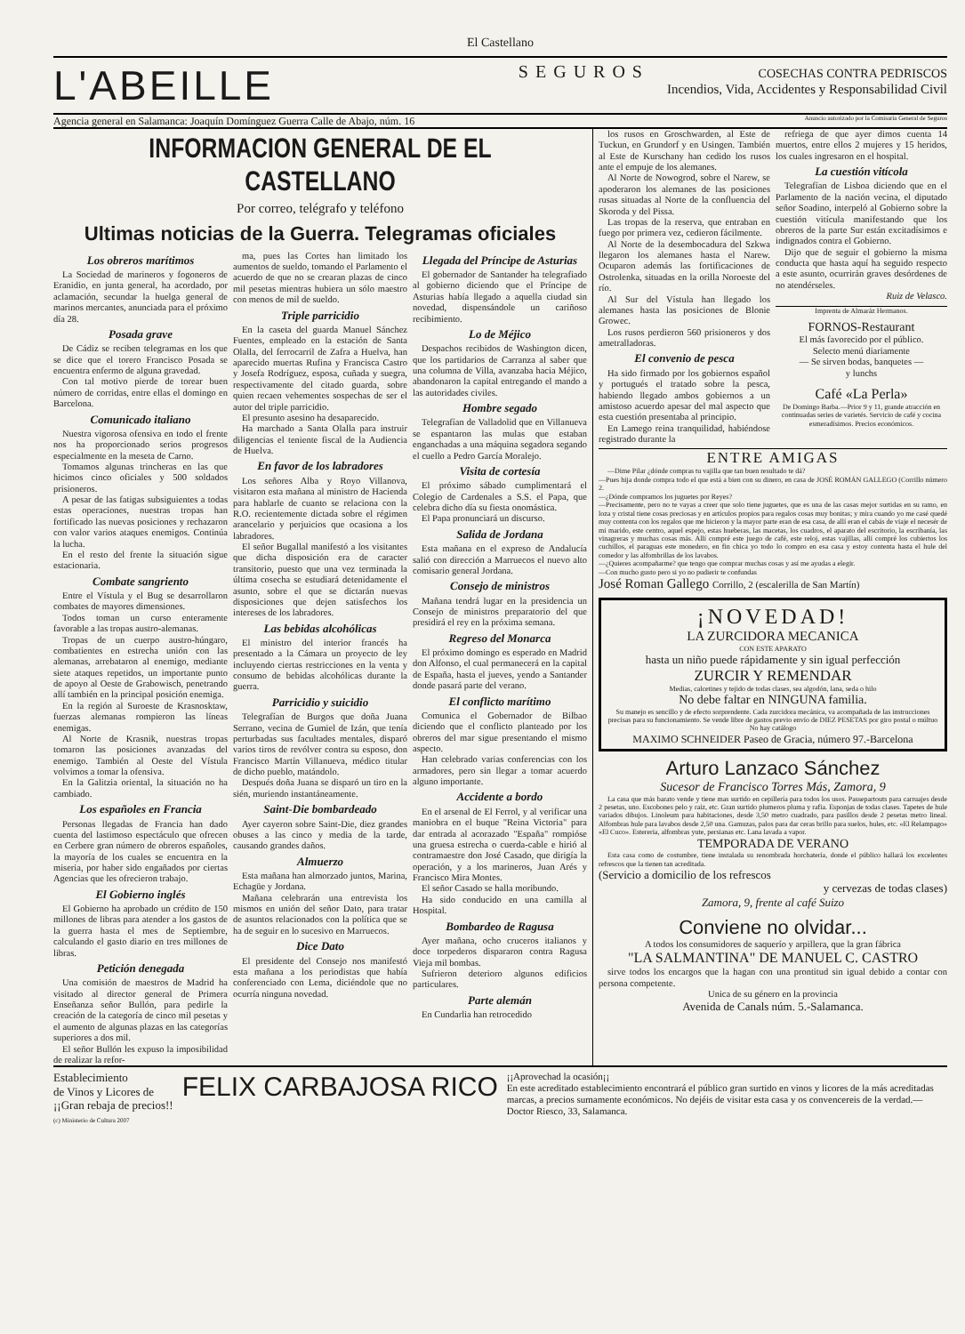El Castellano
L'ABEILLE
SEGUROS
COSECHAS CONTRA PEDRISCOS
Incendios, Vida, Accidentes y Responsabilidad Civil
Agencia general en Salamanca: Joaquín Domínguez Guerra Calle de Abajo, núm. 16 Anuncio autorizado por la Comisaría General de Seguros
INFORMACION GENERAL DE EL CASTELLANO
Por correo, telégrafo y teléfono
Ultimas noticias de la Guerra. Telegramas oficiales
Los obreros marítimos
La Sociedad de marineros y fogoneros de Eranidio, en junta general, ha acordado, por aclamación, secundar la huelga general de marinos mercantes, anunciada para el próximo día 28.
Posada grave
De Cádiz se reciben telegramas en los que se dice que el torero Francisco Posada se encuentra enfermo de alguna gravedad.
Con tal motivo pierde de torear buen número de corridas, entre ellas el domingo en Barcelona.
Comunicado italiano
Nuestra vigorosa ofensiva en todo el frente nos ha proporcionado serios progresos especialmente en la meseta de Carno.
Tomamos algunas trincheras en las que hicimos cinco oficiales y 500 soldados prisioneros.
A pesar de las fatigas subsiguientes a todas estas operaciones, nuestras tropas han fortificado las nuevas posiciones y rechazaron con valor varios ataques enemigos. Continúa la lucha.
En el resto del frente la situación sigue estacionaria.
Combate sangriento
Entre el Vístula y el Bug se desarrollaron combates de mayores dimensiones.
Todos toman un curso enteramente favorable a las tropas austro-alemanas.
Tropas de un cuerpo austro-húngaro, combatientes en estrecha unión con las alemanas, arrebataron al enemigo, mediante siete ataques repetidos, un importante punto de apoyo al Oeste de Grabowisch, penetrando allí también en la principal posición enemiga.
En la región al Suroeste de Krasnosktaw, fuerzas alemanas rompieron las líneas enemigas.
Al Norte de Krasnik, nuestras tropas tomaron las posiciones avanzadas del enemigo. También al Oeste del Vístula volvimos a tomar la ofensiva.
En la Galitzia oriental, la situación no ha cambiado.
Los españoles en Francia
Personas llegadas de Francia han dado cuenta del lastimoso espectáculo que ofrecen en Cerbere gran número de obreros españoles, la mayoría de los cuales se encuentra en la miseria, por haber sido engañados por ciertas Agencias que les ofrecieron trabajo.
El Gobierno inglés
El Gobierno ha aprobado un crédito de 150 millones de libras para atender a los gastos de la guerra hasta el mes de Septiembre, calculando el gasto diario en tres millones de libras.
Petición denegada
Una comisión de maestros de Madrid ha visitado al director general de Primera Enseñanza señor Bullón, para pedirle la creación de la categoría de cinco mil pesetas y el aumento de algunas plazas en las categorías superiores a dos mil.
El señor Bullón les expuso la imposibilidad de realizar la refor-
ma, pues las Cortes han limitado los aumentos de sueldo, tomando el Parlamento el acuerdo de que no se crearan plazas de cinco mil pesetas mientras hubiera un sólo maestro con menos de mil de sueldo.
Triple parricidio
En la caseta del guarda Manuel Sánchez Fuentes, empleado en la estación de Santa Olalla, del ferrocarril de Zafra a Huelva, han aparecido muertas Rufina y Francisca Castro y Josefa Rodríguez, esposa, cuñada y suegra, respectivamente del citado guarda, sobre quien recaen vehementes sospechas de ser el autor del triple parricidio.
El presunto asesino ha desaparecido.
Ha marchado a Santa Olalla para instruir diligencias el teniente fiscal de la Audiencia de Huelva.
En favor de los labradores
Los señores Alba y Royo Villanova, visitaron esta mañana al ministro de Hacienda para hablarle de cuanto se relaciona con la R.O. recientemente dictada sobre el régimen arancelario y perjuicios que ocasiona a los labradores.
El señor Bugallal manifestó a los visitantes que dicha disposición era de caracter transitorio, puesto que una vez terminada la última cosecha se estudiará detenidamente el asunto, sobre el que se dictarán nuevas disposiciones que dejen satisfechos los intereses de los labradores.
Las bebidas alcohólicas
El ministro del interior francés ha presentado a la Cámara un proyecto de ley incluyendo ciertas restricciones en la venta y consumo de bebidas alcohólicas durante la guerra.
Parricidio y suicidio
Telegrafían de Burgos que doña Juana Serrano, vecina de Gumiel de Izán, que tenía perturbadas sus facultades mentales, disparó varios tiros de revólver contra su esposo, don Francisco Martín Villanueva, médico titular de dicho pueblo, matándolo.
Después doña Juana se disparó un tiro en la sién, muriendo instantáneamente.
Saint-Die bombardeado
Ayer cayeron sobre Saint-Die, diez grandes obuses a las cinco y media de la tarde, causando grandes daños.
Almuerzo
Esta mañana han almorzado juntos, Marina, Echagüe y Jordana.
Mañana celebrarán una entrevista los mismos en unión del señor Dato, para tratar de asuntos relacionados con la política que se ha de seguir en lo sucesivo en Marruecos.
Dice Dato
El presidente del Consejo nos manifestó esta mañana a los periodistas que había conferenciado con Lema, diciéndole que no ocurría ninguna novedad.
Llegada del Príncipe de Asturias
El gobernador de Santander ha telegrafiado al gobierno diciendo que el Príncipe de Asturias había llegado a aquella ciudad sin novedad, dispensándole un cariñoso recibimiento.
Lo de Méjico
Despachos recibidos de Washington dicen, que los partidarios de Carranza al saber que una columna de Villa, avanzaba hacia Méjico, abandonaron la capital entregando el mando a las autoridades civiles.
Hombre segado
Telegrafían de Valladolid que en Villanueva se espantaron las mulas que estaban enganchadas a una máquina segadora segando el cuello a Pedro García Moralejo.
Visita de cortesía
El próximo sábado cumplimentará el Colegio de Cardenales a S.S. el Papa, que celebra dicho día su fiesta onomástica.
El Papa pronunciará un discurso.
Salida de Jordana
Esta mañana en el expreso de Andalucía salió con dirección a Marruecos el nuevo alto comisario general Jordana.
Consejo de ministros
Mañana tendrá lugar en la presidencia un Consejo de ministros preparatorio del que presidirá el rey en la próxima semana.
Regreso del Monarca
El próximo domingo es esperado en Madrid don Alfonso, el cual permanecerá en la capital de España, hasta el jueves, yendo a Santander donde pasará parte del verano.
El conflicto marítimo
Comunica el Gobernador de Bilbao diciendo que el conflicto planteado por los obreros del mar sigue presentando el mismo aspecto.
Han celebrado varias conferencias con los armadores, pero sin llegar a tomar acuerdo alguno importante.
Accidente a bordo
En el arsenal de El Ferrol, y al verificar una maniobra en el buque "Reina Victoria" para dar entrada al acorazado "España" rompióse una gruesa estrecha o cuerda-cable e hirió al contramaestre don José Casado, que dirigía la operación, y a los marineros, Juan Arés y Francisco Mira Montes.
El señor Casado se halla moribundo.
Ha sido conducido en una camilla al Hospital.
Bombardeo de Ragusa
Ayer mañana, ocho cruceros italianos y doce torpederos dispararon contra Ragusa Vieja mil bombas.
Sufrieron deterioro algunos edificios particulares.
Parte alemán
En Cundarlia han retrocedido
los rusos en Groschwarden, al Este de Tuckun, en Grundorf y en Usingen. También al Este de Kurschany han cedido los rusos ante el empuje de los alemanes.
Al Norte de Nowogrod, sobre el Narew, se apoderaron los alemanes de las posiciones rusas situadas al Norte de la confluencia del Skoroda y del Pissa.
Las tropas de la reserva, que entraban en fuego por primera vez, cedieron fácilmente.
Al Norte de la desembocadura del Szkwa llegaron los alemanes hasta el Narew. Ocuparon además las fortificaciones de Ostrolenka, situadas en la orilla Noroeste del río.
Al Sur del Vístula han llegado los alemanes hasta las posiciones de Blonie Growec.
Los rusos perdieron 560 prisioneros y dos ametralladoras.
El convenio de pesca
Ha sido firmado por los gobiernos español y portugués el tratado sobre la pesca, habiendo llegado ambos gobiernos a un amistoso acuerdo apesar del mal aspecto que esta cuestión presentaba al principio.
En Lamego reina tranquilidad, habiéndose registrado durante la
refriega de que ayer dimos cuenta 14 muertos, entre ellos 2 mujeres y 15 heridos, los cuales ingresaron en el hospital.
La cuestión vitícola
Telegrafían de Lisboa diciendo que en el Parlamento de la nación vecina, el diputado señor Soadino, interpeló al Gobierno sobre la cuestión vitícula manifestando que los obreros de la parte Sur están excitadísimos e indignados contra el Gobierno.
Dijo que de seguir el gobierno la misma conducta que hasta aquí ha seguido respecto a este asunto, ocurrirán graves desórdenes de no atendérseles.
Ruiz de Velasco.
Imprenta de Almaráz Hermanos.
FORNOS-Restaurant
El más favorecido por el público.
Selecto menú diariamente
— Se sirven bodas, banquetes —
y lunchs
Café «La Perla»
De Domingo Barba.—Prior 9 y 11, grande atracción en continuadas series de varietés. Servicio de café y cocina esmeradísimos. Precios económicos.
ENTRE AMIGAS
—Dime Pilar ¿dónde compras tu vajilla que tan buen resultado te dá?
—Pues hija donde compra todo el que está a bien con su dinero, en casa de JOSÉ ROMÁN GALLEGO (Corrillo número 2.
—¿Dónde compramos los juguetes por Reyes?
—Precisamente, pero no te vayas a creer que solo tiene juguetes, que es una de las casas mejor surtidas en su ramo, en loza y cristal tiene cosas preciosas y en artículos propios para regalos cosas muy bonitas; y mira cuando yo me casé quedé muy contenta con los regalos que me hicieron y la mayor parte eran de esa casa, de allí eran el cabás de viaje el necesér de mi marido, este centro, aquel espejo, estas hueberas, las macetas, los cuadros, el aparato del escritorio, la escribanía, las vinagreras y muchas cosas más. Allí compré este juego de café, este reloj, estas vajillas, allí compré los cubiertos los cuchillos, el paraguas este monedero, en fin chica yo todo lo compro en esa casa y estoy contenta hasta el hule del comedor y las alfombrillas de los lavabos.
—¿Quieres acompañarme? que tengo que comprar muchas cosas y así me ayudas a elegir.
—Con mucho gusto pero si yo no pudierir te confundas
José Roman Gallego Corrillo, 2 (escalerilla de San Martín)
¡NOVEDAD!
LA ZURCIDORA MECANICA
CON ESTE APARATO
hasta un niño puede rápidamente y sin igual perfección
ZURCIR Y REMENDAR
Medias, calcetines y tejido de todas clases, sea algodón, lana, seda o hilo
No debe faltar en NINGUNA familia.
Su manejo es sencillo y de efecto sorprendente. Cada zurcidora mecánica, va acompañada de las instrucciones precisas para su funcionamiento. Se vende libre de gastos previo envío de DIEZ PESETAS por giro postal o múltuo No hay catálogo
MAXIMO SCHNEIDER Paseo de Gracia, número 97.-Barcelona
Arturo Lanzaco Sánchez
Sucesor de Francisco Torres Más, Zamora, 9
La casa que más barato vende y tiene mas surtido en cepillería para todos los usos. Passepartouts para carruajes desde 2 pesetas, uno. Escobones pelo y raíz, etc. Gran surtido plumeros pluma y rafia. Esponjas de todas clases. Tapetes de hule variados dibujos. Linoleum para habitaciones, desde 3,50 metro cuadrado, para pasillos desde 2 pesetas metro lineal. Alfombras hule para lavabos desde 2,50 una. Gamuzas, palos para dar ceras brillo para suelos, hules, etc. «El Relampago» «El Cuco». Estereria, alfombras yute, persianas etc. Lana lavada a vapor.
TEMPORADA DE VERANO
Esta casa como de costumbre, tiene instalada su renombrada horchatería, donde el público hallará los excelentes refrescos que la tienen tan acreditada.
(Servicio a domicilio de los refrescos
y cervezas de todas clases)
Zamora, 9, frente al café Suizo
Conviene no olvidar...
A todos los consumidores de saquerío y arpillera, que la gran fábrica
"LA SALMANTINA" DE MANUEL C. CASTRO
sirve todos los encargos que la hagan con una prontitud sin igual debido a contar con persona competente.
Unica de su género en la provincia
Avenida de Canals núm. 5.-Salamanca.
Establecimiento
de Vinos y Licores de
¡¡Gran rebaja de precios!!
FELIX CARBAJOSA RICO
¡¡Aprovechad la ocasión¡¡
En este acreditado establecimiento encontrará el público gran surtido en vinos y licores de la más acreditadas marcas, a precios sumamente económicos. No dejéis de visitar esta casa y os convencereis de la verdad.—Doctor Riesco, 33, Salamanca.
(c) Ministerio de Cultura 2007